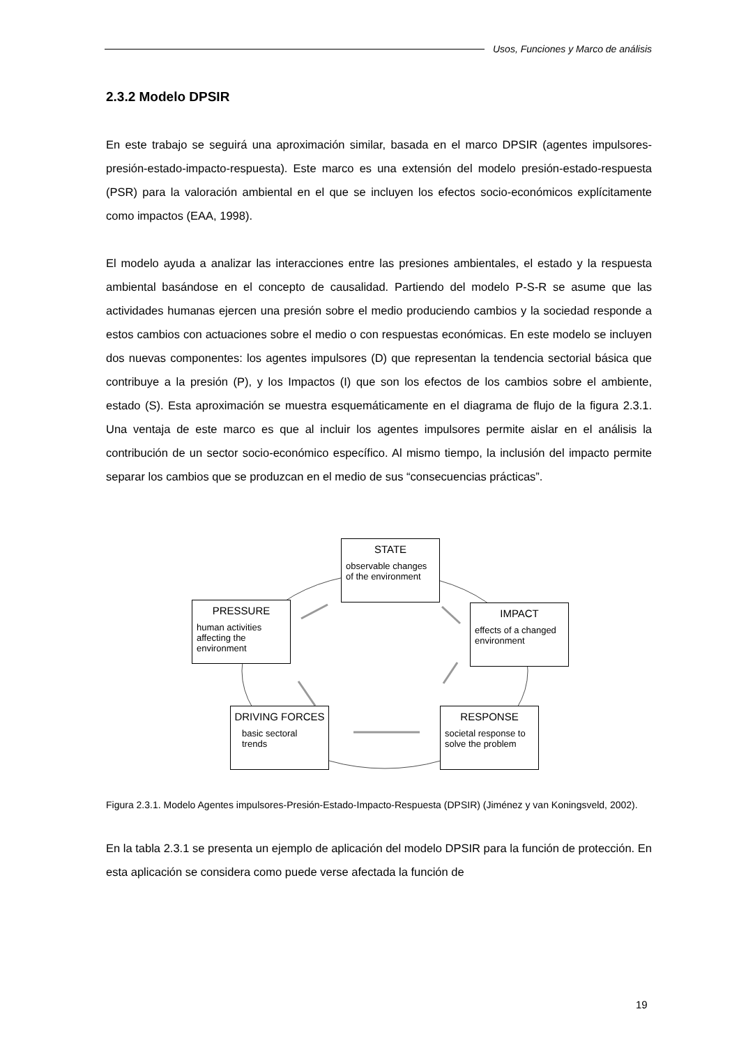Usos, Funciones y Marco de análisis
2.3.2 Modelo DPSIR
En este trabajo se seguirá una aproximación similar, basada en el marco DPSIR (agentes impulsores-presión-estado-impacto-respuesta). Este marco es una extensión del modelo presión-estado-respuesta (PSR) para la valoración ambiental en el que se incluyen los efectos socio-económicos explícitamente como impactos (EAA, 1998).
El modelo ayuda a analizar las interacciones entre las presiones ambientales, el estado y la respuesta ambiental basándose en el concepto de causalidad. Partiendo del modelo P-S-R se asume que las actividades humanas ejercen una presión sobre el medio produciendo cambios y la sociedad responde a estos cambios con actuaciones sobre el medio o con respuestas económicas. En este modelo se incluyen dos nuevas componentes: los agentes impulsores (D) que representan la tendencia sectorial básica que contribuye a la presión (P), y los Impactos (I) que son los efectos de los cambios sobre el ambiente, estado (S). Esta aproximación se muestra esquemáticamente en el diagrama de flujo de la figura 2.3.1. Una ventaja de este marco es que al incluir los agentes impulsores permite aislar en el análisis la contribución de un sector socio-económico específico. Al mismo tiempo, la inclusión del impacto permite separar los cambios que se produzcan en el medio de sus “consecuencias prácticas”.
STATE
observable changes of the environment
PRESSURE
human activities affecting the environment
IMPACT
effects of a changed environment
DRIVING FORCES
basic sectoral trends
RESPONSE
societal response to solve the problem
Figura 2.3.1. Modelo Agentes impulsores-Presión-Estado-Impacto-Respuesta (DPSIR) (Jiménez y van Koningsveld, 2002).
En la tabla 2.3.1 se presenta un ejemplo de aplicación del modelo DPSIR para la función de protección. En esta aplicación se considera como puede verse afectada la función de
19